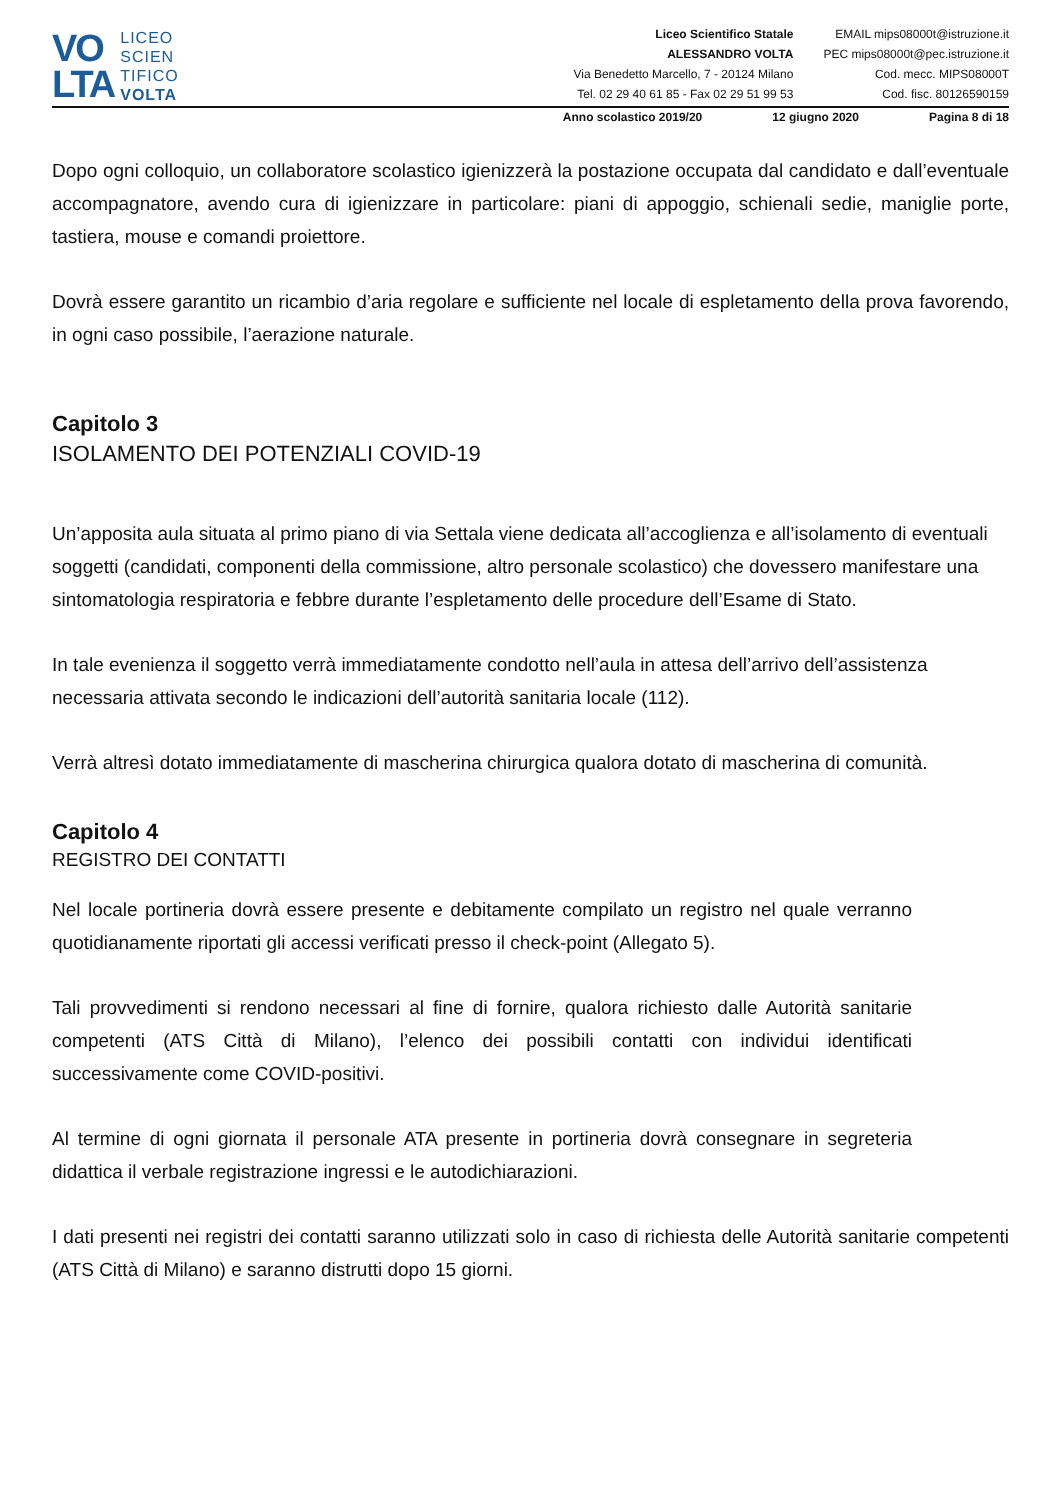VO
LTA
LICEO
SCIEN
TIFICO
VOLTA
Liceo Scientifico Statale
ALESSANDRO VOLTA
Via Benedetto Marcello, 7 - 20124 Milano
Tel. 02 29 40 61 85 - Fax 02 29 51 99 53
EMAIL mips08000t@istruzione.it
PEC mips08000t@pec.istruzione.it
Cod. mecc. MIPS08000T
Cod. fisc. 80126590159
Anno scolastico 2019/20 12 giugno 2020 Pagina 8 di 18
Dopo ogni colloquio, un collaboratore scolastico igienizzerà la postazione occupata dal candidato e dall’eventuale accompagnatore, avendo cura di igienizzare in particolare: piani di appoggio, schienali sedie, maniglie porte, tastiera, mouse e comandi proiettore.
Dovrà essere garantito un ricambio d’aria regolare e sufficiente nel locale di espletamento della prova favorendo, in ogni caso possibile, l’aerazione naturale.
Capitolo 3
ISOLAMENTO DEI POTENZIALI COVID-19
Un’apposita aula situata al primo piano di via Settala viene dedicata all’accoglienza e all’isolamento di eventuali soggetti (candidati, componenti della commissione, altro personale scolastico) che dovessero manifestare una sintomatologia respiratoria e febbre durante l’espletamento delle procedure dell’Esame di Stato.
In tale evenienza il soggetto verrà immediatamente condotto nell’aula in attesa dell’arrivo dell’assistenza necessaria attivata secondo le indicazioni dell’autorità sanitaria locale (112).
Verrà altresì dotato immediatamente di mascherina chirurgica qualora dotato di mascherina di comunità.
Capitolo 4
REGISTRO DEI CONTATTI
Nel locale portineria dovrà essere presente e debitamente compilato un registro nel quale verranno quotidianamente riportati gli accessi verificati presso il check-point (Allegato 5).
Tali provvedimenti si rendono necessari al fine di fornire, qualora richiesto dalle Autorità sanitarie competenti (ATS Città di Milano), l’elenco dei possibili contatti con individui identificati successivamente come COVID-positivi.
Al termine di ogni giornata il personale ATA presente in portineria dovrà consegnare in segreteria didattica il verbale registrazione ingressi e le autodichiarazioni.
I dati presenti nei registri dei contatti saranno utilizzati solo in caso di richiesta delle Autorità sanitarie competenti (ATS Città di Milano) e saranno distrutti dopo 15 giorni.